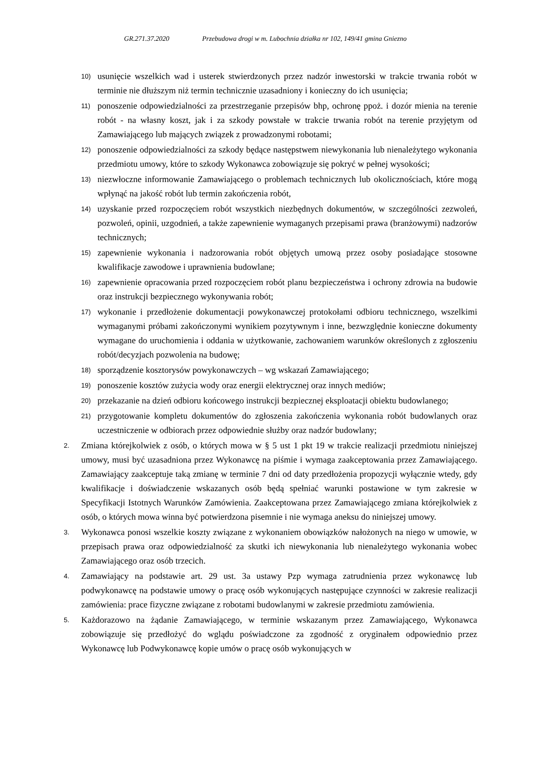GR.271.37.2020 Przebudowa drogi w m. Lubochnia działka nr 102, 149/41 gmina Gniezno
10) usunięcie wszelkich wad i usterek stwierdzonych przez nadzór inwestorski w trakcie trwania robót w terminie nie dłuższym niż termin technicznie uzasadniony i konieczny do ich usunięcia;
11) ponoszenie odpowiedzialności za przestrzeganie przepisów bhp, ochronę ppoż. i dozór mienia na terenie robót - na własny koszt, jak i za szkody powstałe w trakcie trwania robót na terenie przyjętym od Zamawiającego lub mających związek z prowadzonymi robotami;
12) ponoszenie odpowiedzialności za szkody będące następstwem niewykonania lub nienależytego wykonania przedmiotu umowy, które to szkody Wykonawca zobowiązuje się pokryć w pełnej wysokości;
13) niezwłoczne informowanie Zamawiającego o problemach technicznych lub okolicznościach, które mogą wpłynąć na jakość robót lub termin zakończenia robót,
14) uzyskanie przed rozpoczęciem robót wszystkich niezbędnych dokumentów, w szczególności zezwoleń, pozwoleń, opinii, uzgodnień, a także zapewnienie wymaganych przepisami prawa (branżowymi) nadzorów technicznych;
15) zapewnienie wykonania i nadzorowania robót objętych umową przez osoby posiadające stosowne kwalifikacje zawodowe i uprawnienia budowlane;
16) zapewnienie opracowania przed rozpoczęciem robót planu bezpieczeństwa i ochrony zdrowia na budowie oraz instrukcji bezpiecznego wykonywania robót;
17) wykonanie i przedłożenie dokumentacji powykonawczej protokołami odbioru technicznego, wszelkimi wymaganymi próbami zakończonymi wynikiem pozytywnym i inne, bezwzględnie konieczne dokumenty wymagane do uruchomienia i oddania w użytkowanie, zachowaniem warunków określonych z zgłoszeniu robót/decyzjach pozwolenia na budowę;
18) sporządzenie kosztorysów powykonawczych – wg wskazań Zamawiającego;
19) ponoszenie kosztów zużycia wody oraz energii elektrycznej oraz innych mediów;
20) przekazanie na dzień odbioru końcowego instrukcji bezpiecznej eksploatacji obiektu budowlanego;
21) przygotowanie kompletu dokumentów do zgłoszenia zakończenia wykonania robót budowlanych oraz uczestniczenie w odbiorach przez odpowiednie służby oraz nadzór budowlany;
2. Zmiana którejkolwiek z osób, o których mowa w § 5 ust 1 pkt 19 w trakcie realizacji przedmiotu niniejszej umowy, musi być uzasadniona przez Wykonawcę na piśmie i wymaga zaakceptowania przez Zamawiającego. Zamawiający zaakceptuje taką zmianę w terminie 7 dni od daty przedłożenia propozycji wyłącznie wtedy, gdy kwalifikacje i doświadczenie wskazanych osób będą spełniać warunki postawione w tym zakresie w Specyfikacji Istotnych Warunków Zamówienia. Zaakceptowana przez Zamawiającego zmiana którejkolwiek z osób, o których mowa winna być potwierdzona pisemnie i nie wymaga aneksu do niniejszej umowy.
3. Wykonawca ponosi wszelkie koszty związane z wykonaniem obowiązków nałożonych na niego w umowie, w przepisach prawa oraz odpowiedzialność za skutki ich niewykonania lub nienależytego wykonania wobec Zamawiającego oraz osób trzecich.
4. Zamawiający na podstawie art. 29 ust. 3a ustawy Pzp wymaga zatrudnienia przez wykonawcę lub podwykonawcę na podstawie umowy o pracę osób wykonujących następujące czynności w zakresie realizacji zamówienia: prace fizyczne związane z robotami budowlanymi w zakresie przedmiotu zamówienia.
5. Każdorazowo na żądanie Zamawiającego, w terminie wskazanym przez Zamawiającego, Wykonawca zobowiązuje się przedłożyć do wglądu poświadczone za zgodność z oryginałem odpowiednio przez Wykonawcę lub Podwykonawcę kopie umów o pracę osób wykonujących w